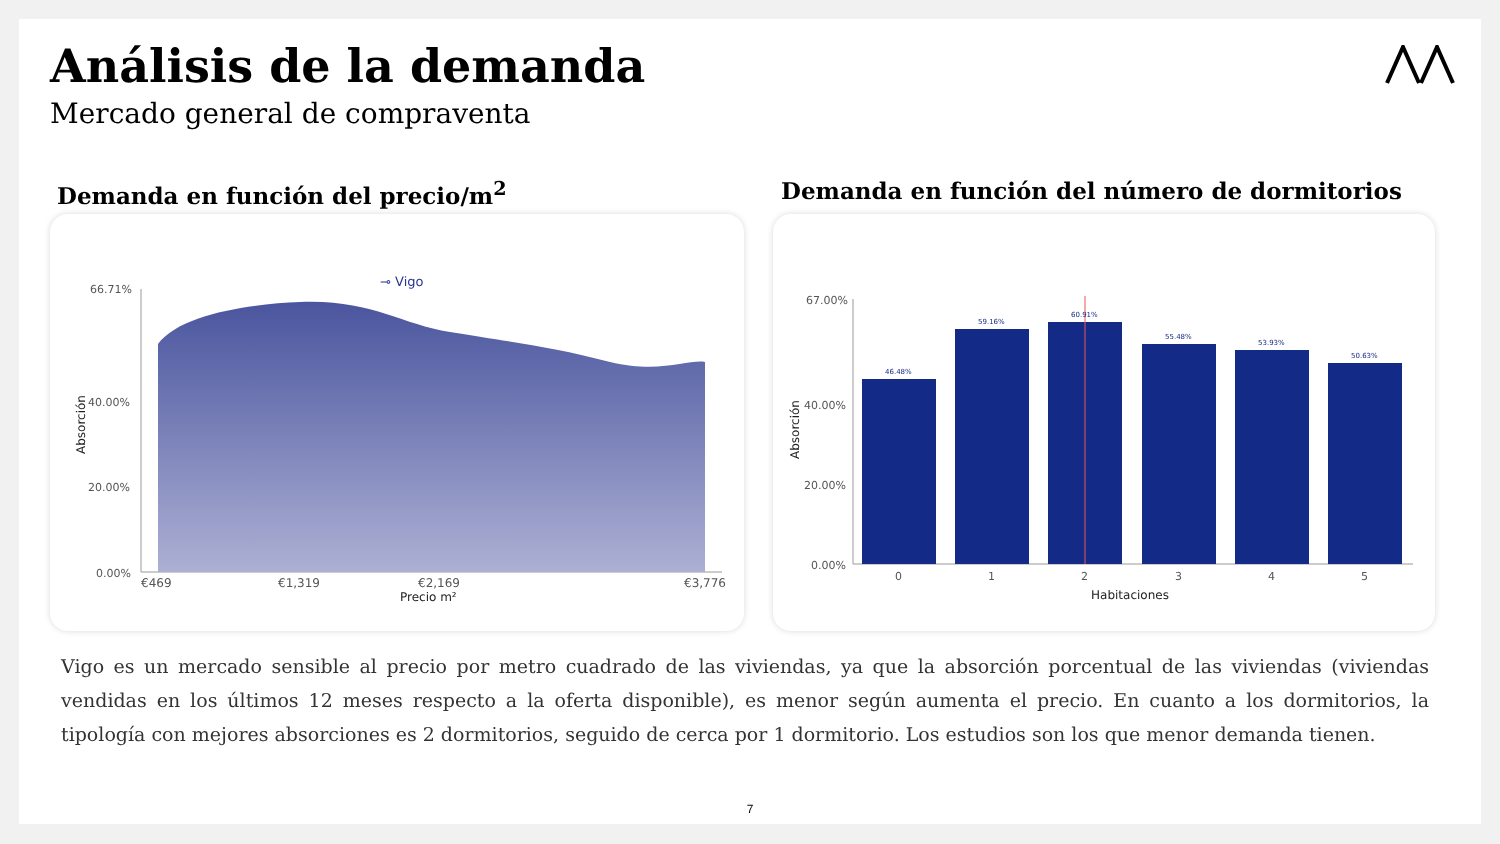Análisis de la demanda
Mercado general de compraventa
Demanda en función del precio/m<sup>2</sup>
Demanda en función del número de dormitorios
⊸ Vigo
66.71%
40.00%
20.00%
0.00%
€469
€1,319
€2,169
€3,776
Precio m²
Absorción
46.48%
59.16%
60.91%
55.48%
53.93%
50.63%
67.00%
40.00%
20.00%
0.00%
0
1
2
3
4
5
Habitaciones
Absorción
Vigo es un mercado sensible al precio por metro cuadrado de las viviendas, ya que la absorción porcentual de las viviendas (viviendas vendidas en los últimos 12 meses respecto a la oferta disponible), es menor según aumenta el precio. En cuanto a los dormitorios, la tipología con mejores absorciones es 2 dormitorios, seguido de cerca por 1 dormitorio. Los estudios son los que menor demanda tienen.
7